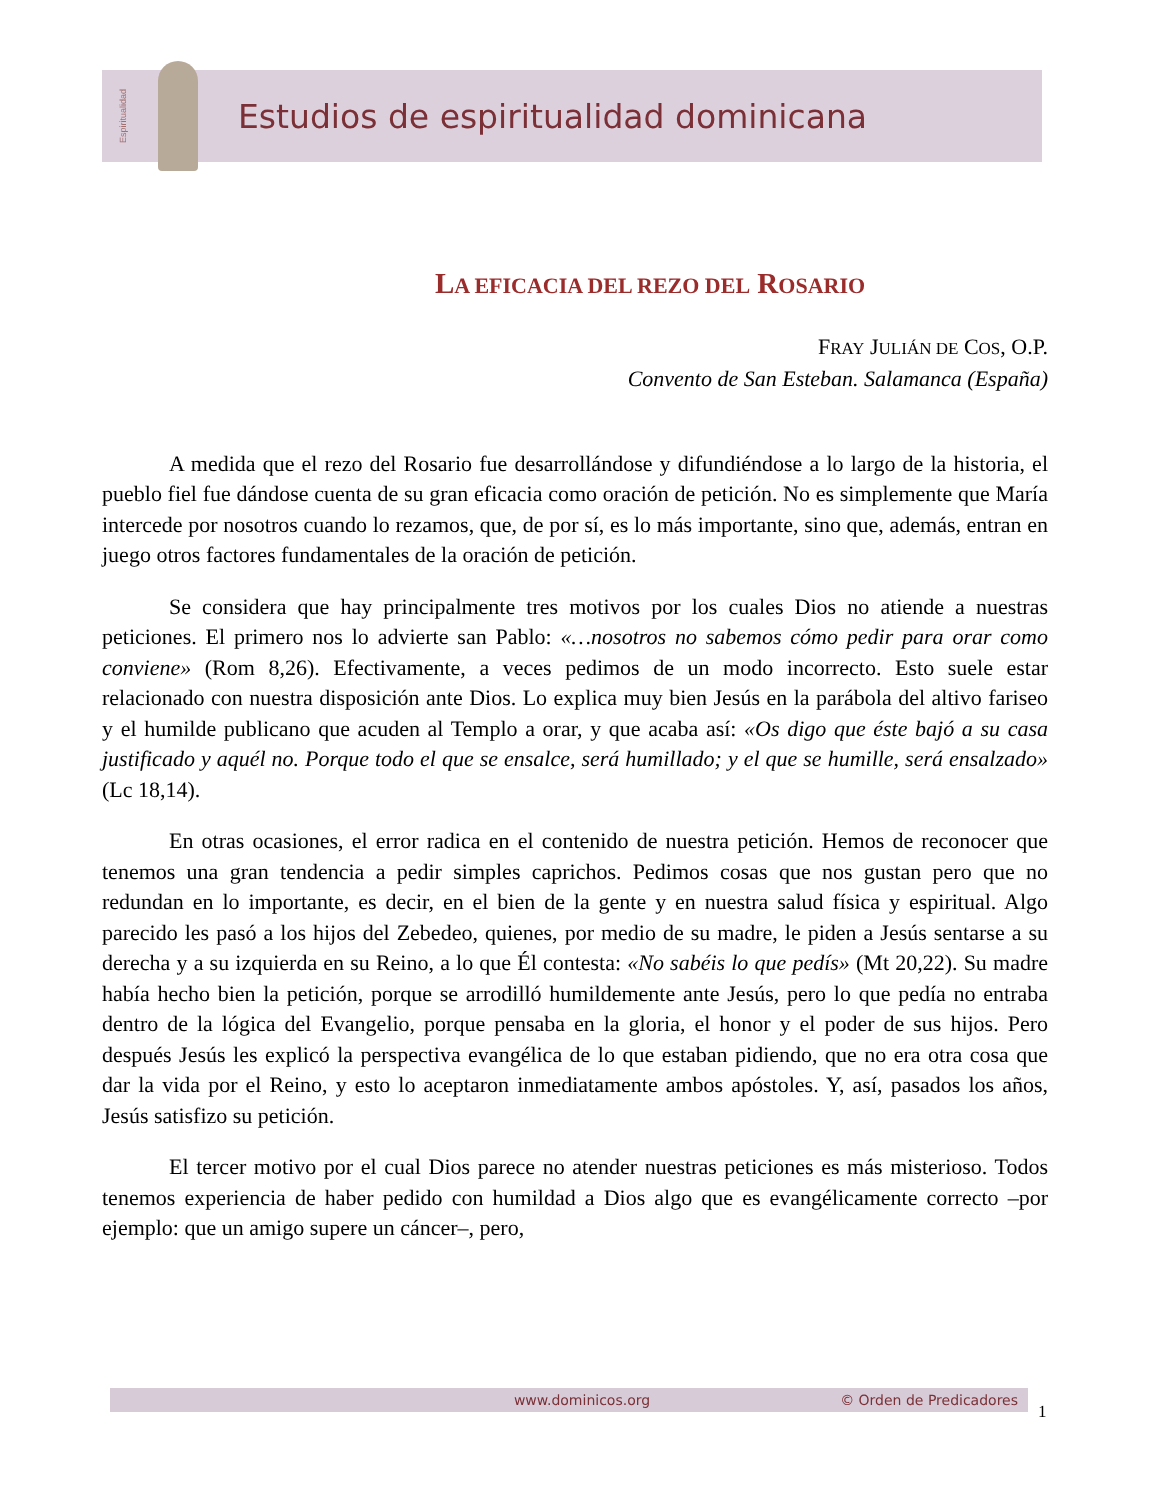Espiritualidad
Estudios de espiritualidad dominicana
LA EFICACIA DEL REZO DEL ROSARIO
FRAY JULIÁN DE COS, O.P.
Convento de San Esteban. Salamanca (España)
A medida que el rezo del Rosario fue desarrollándose y difundiéndose a lo largo de la historia, el pueblo fiel fue dándose cuenta de su gran eficacia como oración de petición. No es simplemente que María intercede por nosotros cuando lo rezamos, que, de por sí, es lo más importante, sino que, además, entran en juego otros factores fundamentales de la oración de petición.
Se considera que hay principalmente tres motivos por los cuales Dios no atiende a nuestras peticiones. El primero nos lo advierte san Pablo: «…nosotros no sabemos cómo pedir para orar como conviene» (Rom 8,26). Efectivamente, a veces pedimos de un modo incorrecto. Esto suele estar relacionado con nuestra disposición ante Dios. Lo explica muy bien Jesús en la parábola del altivo fariseo y el humilde publicano que acuden al Templo a orar, y que acaba así: «Os digo que éste bajó a su casa justificado y aquél no. Porque todo el que se ensalce, será humillado; y el que se humille, será ensalzado» (Lc 18,14).
En otras ocasiones, el error radica en el contenido de nuestra petición. Hemos de reconocer que tenemos una gran tendencia a pedir simples caprichos. Pedimos cosas que nos gustan pero que no redundan en lo importante, es decir, en el bien de la gente y en nuestra salud física y espiritual. Algo parecido les pasó a los hijos del Zebedeo, quienes, por medio de su madre, le piden a Jesús sentarse a su derecha y a su izquierda en su Reino, a lo que Él contesta: «No sabéis lo que pedís» (Mt 20,22). Su madre había hecho bien la petición, porque se arrodilló humildemente ante Jesús, pero lo que pedía no entraba dentro de la lógica del Evangelio, porque pensaba en la gloria, el honor y el poder de sus hijos. Pero después Jesús les explicó la perspectiva evangélica de lo que estaban pidiendo, que no era otra cosa que dar la vida por el Reino, y esto lo aceptaron inmediatamente ambos apóstoles. Y, así, pasados los años, Jesús satisfizo su petición.
El tercer motivo por el cual Dios parece no atender nuestras peticiones es más misterioso. Todos tenemos experiencia de haber pedido con humildad a Dios algo que es evangélicamente correcto –por ejemplo: que un amigo supere un cáncer–, pero,
www.dominicos.org © Orden de Predicadores
1